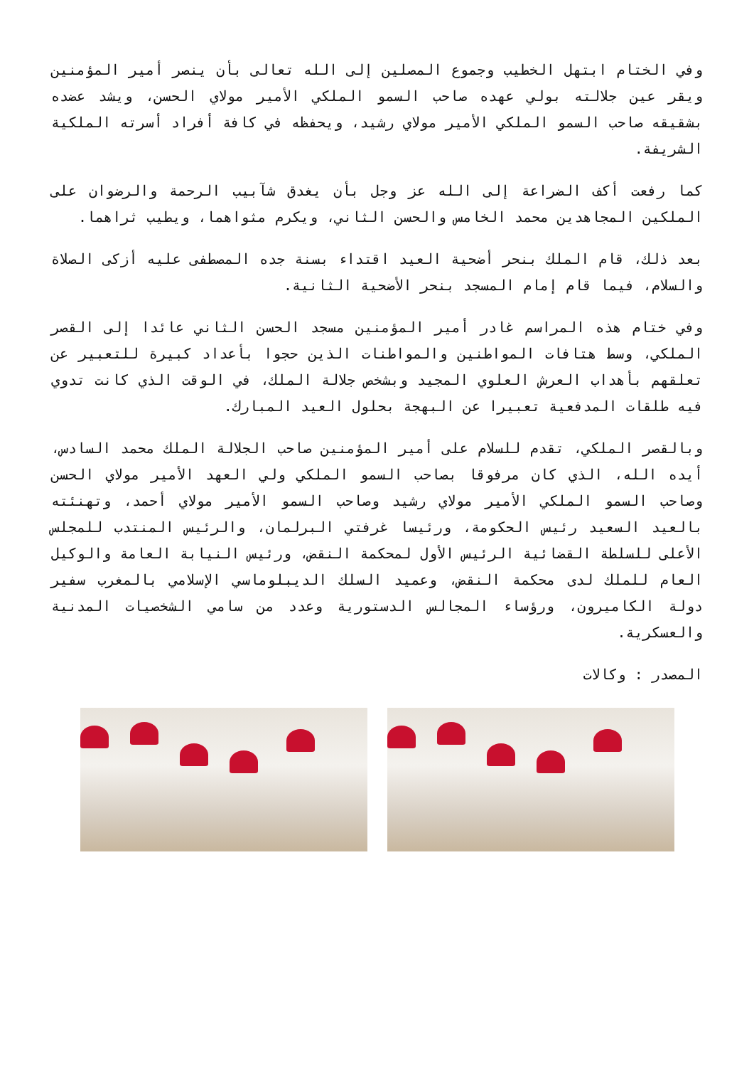وفي الختام ابتهل الخطيب وجموع المصلين إلى الله تعالى بأن ينصر أمير المؤمنين ويقر عين جلالته بولي عهده صاحب السمو الملكي الأمير مولاي الحسن، ويشد عضده بشقيقه صاحب السمو الملكي الأمير مولاي رشيد، ويحفظه في كافة أفراد أسرته الملكية الشريفة.
كما رفعت أكف الضراعة إلى الله عز وجل بأن يغدق شآبيب الرحمة والرضوان على الملكين المجاهدين محمد الخامس والحسن الثاني، ويكرم مثواهما، ويطيب ثراهما.
بعد ذلك، قام الملك بنحر أضحية العيد اقتداء بسنة جده المصطفى عليه أزكى الصلاة والسلام، فيما قام إمام المسجد بنحر الأضحية الثانية.
وفي ختام هذه المراسم غادر أمير المؤمنين مسجد الحسن الثاني عائدا إلى القصر الملكي، وسط هتافات المواطنين والمواطنات الذين حجوا بأعداد كبيرة للتعبير عن تعلقهم بأهداب العرش العلوي المجيد وبشخص جلالة الملك، في الوقت الذي كانت تدوي فيه طلقات المدفعية تعبيرا عن البهجة بحلول العيد المبارك.
وبالقصر الملكي، تقدم للسلام على أمير المؤمنين صاحب الجلالة الملك محمد السادس، أيده الله، الذي كان مرفوقا بصاحب السمو الملكي ولي العهد الأمير مولاي الحسن وصاحب السمو الملكي الأمير مولاي رشيد وصاحب السمو الأمير مولاي أحمد، وتهنئته بالعيد السعيد رئيس الحكومة، ورئيسا غرفتي البرلمان، والرئيس المنتدب للمجلس الأعلى للسلطة القضائية الرئيس الأول لمحكمة النقض، ورئيس النيابة العامة والوكيل العام للملك لدى محكمة النقض، وعميد السلك الديبلوماسي الإسلامي بالمغرب سفير دولة الكاميرون، ورؤساء المجالس الدستورية وعدد من سامي الشخصيات المدنية والعسكرية.
المصدر : وكالات